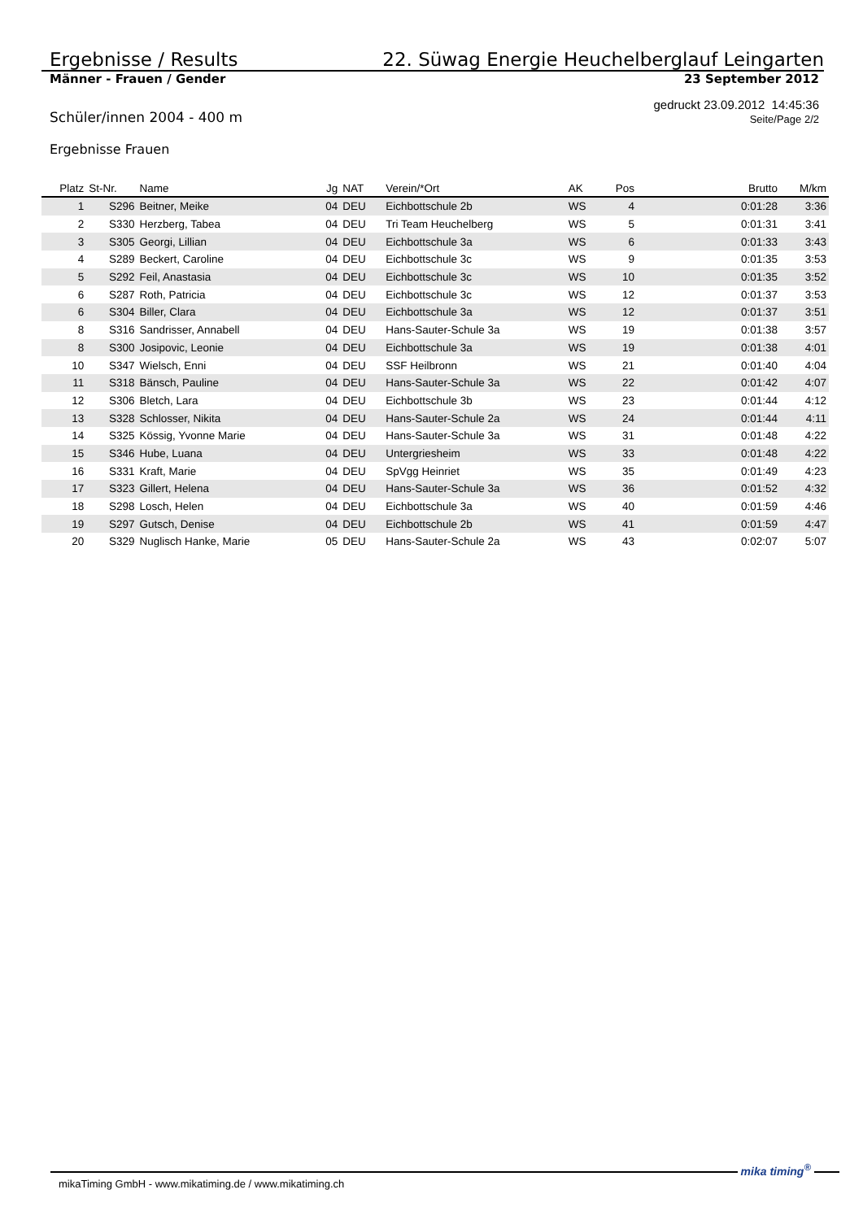Ergebnisse / Results 22. Süwag Energie Heuchelberglauf Leingarten
Männer - Frauen / Gender 23 September 2012
Schüler/innen 2004 - 400 m gedruckt 23.09.2012 14:45:36
Seite/Page 2/2
Ergebnisse Frauen
| Platz | St-Nr. | Name | Jg | NAT | Verein/*Ort | AK | Pos | Brutto | M/km |
| --- | --- | --- | --- | --- | --- | --- | --- | --- | --- |
| 1 | S296 | Beitner, Meike | 04 | DEU | Eichbottschule 2b | WS | 4 | 0:01:28 | 3:36 |
| 2 | S330 | Herzberg, Tabea | 04 | DEU | Tri Team Heuchelberg | WS | 5 | 0:01:31 | 3:41 |
| 3 | S305 | Georgi, Lillian | 04 | DEU | Eichbottschule 3a | WS | 6 | 0:01:33 | 3:43 |
| 4 | S289 | Beckert, Caroline | 04 | DEU | Eichbottschule 3c | WS | 9 | 0:01:35 | 3:53 |
| 5 | S292 | Feil, Anastasia | 04 | DEU | Eichbottschule 3c | WS | 10 | 0:01:35 | 3:52 |
| 6 | S287 | Roth, Patricia | 04 | DEU | Eichbottschule 3c | WS | 12 | 0:01:37 | 3:53 |
| 6 | S304 | Biller, Clara | 04 | DEU | Eichbottschule 3a | WS | 12 | 0:01:37 | 3:51 |
| 8 | S316 | Sandrisser, Annabell | 04 | DEU | Hans-Sauter-Schule 3a | WS | 19 | 0:01:38 | 3:57 |
| 8 | S300 | Josipovic, Leonie | 04 | DEU | Eichbottschule 3a | WS | 19 | 0:01:38 | 4:01 |
| 10 | S347 | Wielsch, Enni | 04 | DEU | SSF Heilbronn | WS | 21 | 0:01:40 | 4:04 |
| 11 | S318 | Bänsch, Pauline | 04 | DEU | Hans-Sauter-Schule 3a | WS | 22 | 0:01:42 | 4:07 |
| 12 | S306 | Bletch, Lara | 04 | DEU | Eichbottschule 3b | WS | 23 | 0:01:44 | 4:12 |
| 13 | S328 | Schlosser, Nikita | 04 | DEU | Hans-Sauter-Schule 2a | WS | 24 | 0:01:44 | 4:11 |
| 14 | S325 | Kössig, Yvonne Marie | 04 | DEU | Hans-Sauter-Schule 3a | WS | 31 | 0:01:48 | 4:22 |
| 15 | S346 | Hube, Luana | 04 | DEU | Untergriesheim | WS | 33 | 0:01:48 | 4:22 |
| 16 | S331 | Kraft, Marie | 04 | DEU | SpVgg Heinriet | WS | 35 | 0:01:49 | 4:23 |
| 17 | S323 | Gillert, Helena | 04 | DEU | Hans-Sauter-Schule 3a | WS | 36 | 0:01:52 | 4:32 |
| 18 | S298 | Losch, Helen | 04 | DEU | Eichbottschule 3a | WS | 40 | 0:01:59 | 4:46 |
| 19 | S297 | Gutsch, Denise | 04 | DEU | Eichbottschule 2b | WS | 41 | 0:01:59 | 4:47 |
| 20 | S329 | Nuglisch Hanke, Marie | 05 | DEU | Hans-Sauter-Schule 2a | WS | 43 | 0:02:07 | 5:07 |
mikaTiming GmbH - www.mikatiming.de / www.mikatiming.ch
mika timing<sup>®</sup>